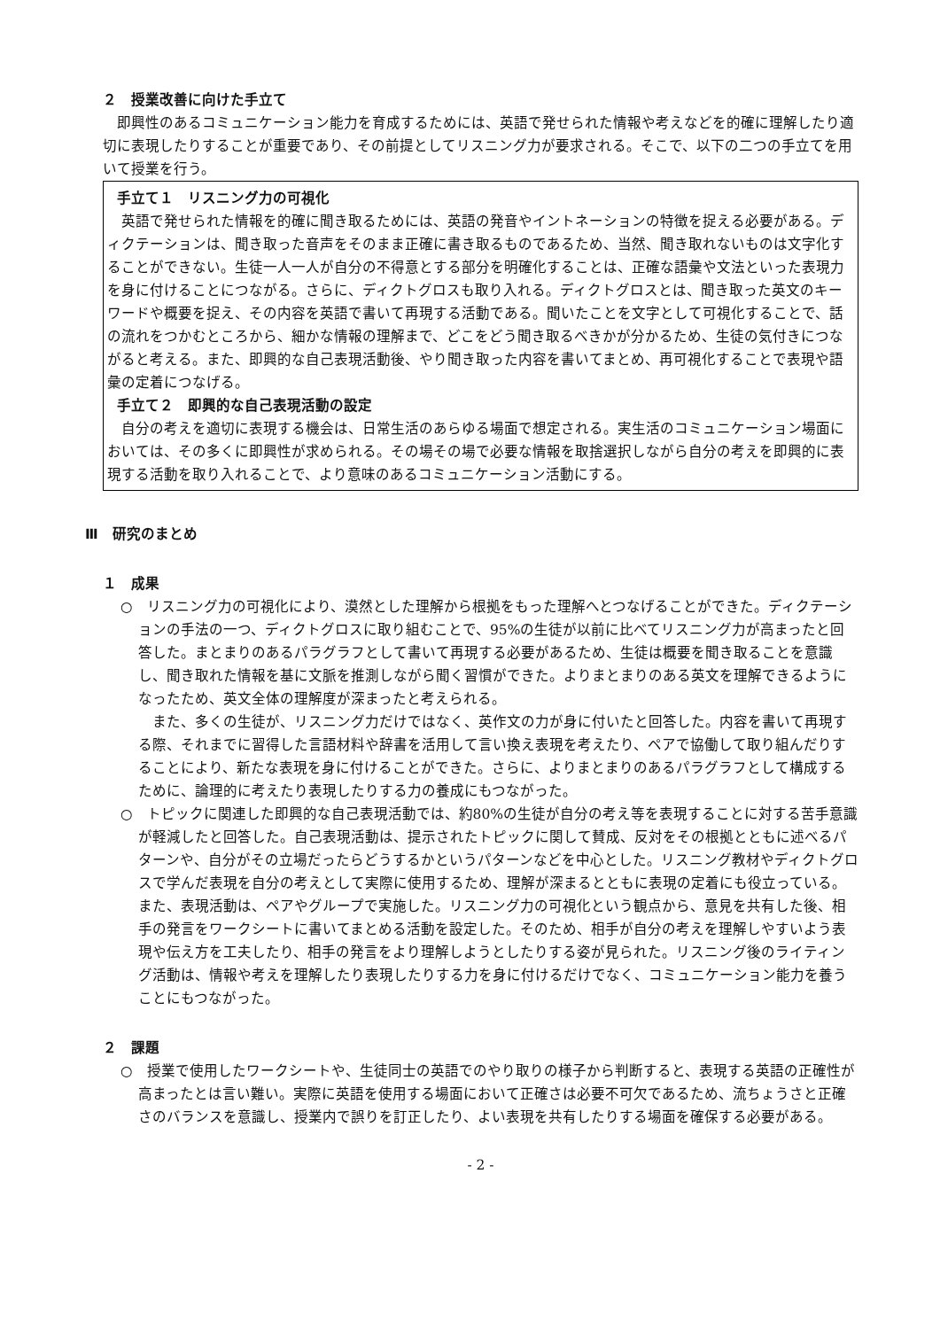２　授業改善に向けた手立て
即興性のあるコミュニケーション能力を育成するためには、英語で発せられた情報や考えなどを的確に理解したり適切に表現したりすることが重要であり、その前提としてリスニング力が要求される。そこで、以下の二つの手立てを用いて授業を行う。
手立て１　リスニング力の可視化
英語で発せられた情報を的確に聞き取るためには、英語の発音やイントネーションの特徴を捉える必要がある。ディクテーションは、聞き取った音声をそのまま正確に書き取るものであるため、当然、聞き取れないものは文字化することができない。生徒一人一人が自分の不得意とする部分を明確化することは、正確な語彙や文法といった表現力を身に付けることにつながる。さらに、ディクトグロスも取り入れる。ディクトグロスとは、聞き取った英文のキーワードや概要を捉え、その内容を英語で書いて再現する活動である。聞いたことを文字として可視化することで、話の流れをつかむところから、細かな情報の理解まで、どこをどう聞き取るべきかが分かるため、生徒の気付きにつながると考える。また、即興的な自己表現活動後、やり聞き取った内容を書いてまとめ、再可視化することで表現や語彙の定着につなげる。
手立て２　即興的な自己表現活動の設定
自分の考えを適切に表現する機会は、日常生活のあらゆる場面で想定される。実生活のコミュニケーション場面においては、その多くに即興性が求められる。その場その場で必要な情報を取捨選択しながら自分の考えを即興的に表現する活動を取り入れることで、より意味のあるコミュニケーション活動にする。
Ⅲ　研究のまとめ
１　成果
○　リスニング力の可視化により、漠然とした理解から根拠をもった理解へとつなげることができた。ディクテーションの手法の一つ、ディクトグロスに取り組むことで、95%の生徒が以前に比べてリスニング力が高まったと回答した。まとまりのあるパラグラフとして書いて再現する必要があるため、生徒は概要を聞き取ることを意識し、聞き取れた情報を基に文脈を推測しながら聞く習慣ができた。よりまとまりのある英文を理解できるようになったため、英文全体の理解度が深まったと考えられる。
　また、多くの生徒が、リスニング力だけではなく、英作文の力が身に付いたと回答した。内容を書いて再現する際、それまでに習得した言語材料や辞書を活用して言い換え表現を考えたり、ペアで協働して取り組んだりすることにより、新たな表現を身に付けることができた。さらに、よりまとまりのあるパラグラフとして構成するために、論理的に考えたり表現したりする力の養成にもつながった。
○　トピックに関連した即興的な自己表現活動では、約80%の生徒が自分の考え等を表現することに対する苦手意識が軽減したと回答した。自己表現活動は、提示されたトピックに関して賛成、反対をその根拠とともに述べるパターンや、自分がその立場だったらどうするかというパターンなどを中心とした。リスニング教材やディクトグロスで学んだ表現を自分の考えとして実際に使用するため、理解が深まるとともに表現の定着にも役立っている。また、表現活動は、ペアやグループで実施した。リスニング力の可視化という観点から、意見を共有した後、相手の発言をワークシートに書いてまとめる活動を設定した。そのため、相手が自分の考えを理解しやすいよう表現や伝え方を工夫したり、相手の発言をより理解しようとしたりする姿が見られた。リスニング後のライティング活動は、情報や考えを理解したり表現したりする力を身に付けるだけでなく、コミュニケーション能力を養うことにもつながった。
２　課題
○　授業で使用したワークシートや、生徒同士の英語でのやり取りの様子から判断すると、表現する英語の正確性が高まったとは言い難い。実際に英語を使用する場面において正確さは必要不可欠であるため、流ちょうさと正確さのバランスを意識し、授業内で誤りを訂正したり、よい表現を共有したりする場面を確保する必要がある。
- 2 -